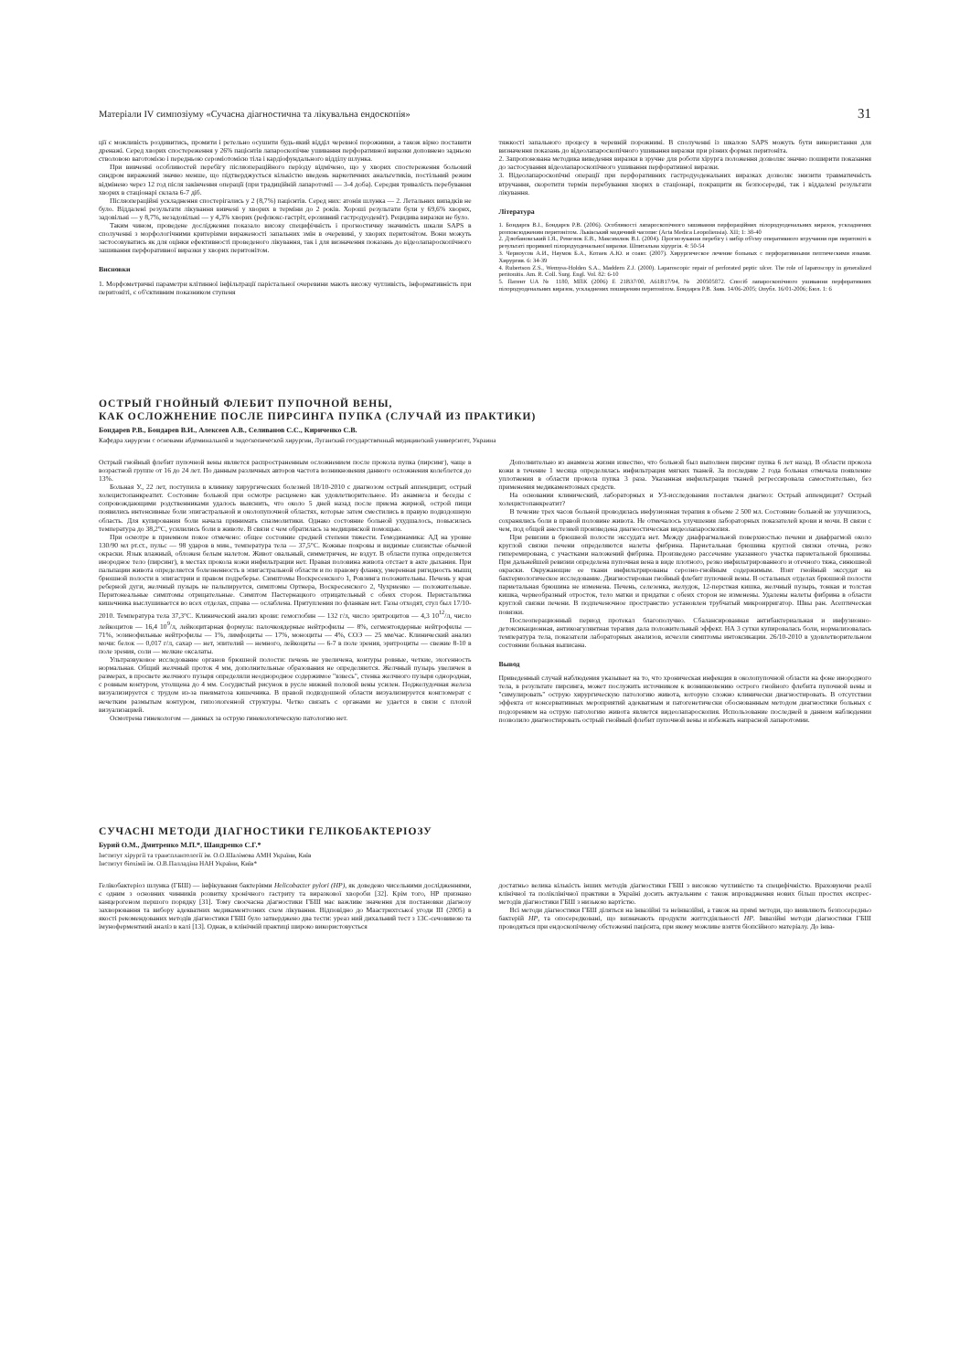Матеріали IV симпозіуму «Сучасна діагностична та лікувальна ендоскопія» 31
ції є можливість роздивитись, промити і ретельно осушити будь-який відділ черевної порожнини, а також вірно поставити дренажі. Серед хворих спостереження у 26% пацієнтів лапароскопічне ушивання перфоративної виразки доповнено задньою стволовою ваготомією і передньою серомiотомією тіла і кардіофундального відділу шлунка.
При вивченні особливостей перебігу післяопераційного періоду відмічено, що у хворих спостереження больовий синдром виражений значно менше, що підтверджується кількістю введень наркотичних анальгетиків, постільний режим відмінено через 12 год після закінчення операції (при традиційній лапаротомії — 3-4 доба). Середня тривалість перебування хворих в стаціонарі склала 6-7 діб.
Післяопераційні ускладнення спостерігались у 2 (8,7%) пацієнтів. Серед них: атонія шлунка — 2. Летальних випадків не було. Віддалені результати лікування вивчені у хворих в терміни до 2 років. Хороші результати були у 69,6% хворих, задовільні — у 8,7%, незадовільні — у 4,3% хворих (рефлюкс-гастріт, ерозивний гастродуоденіт). Рецидива виразки не було.
Таким чином, проведене дослідження показало високу специфічність і прогностичну значимість шкали SAPS в сполученні з морфологічними критеріями вираженості запальних змін в очеревині, у хворих перитонітом. Вони можуть застосовуватись як для оцінки ефективності проведеного лікування, так і для визначення показань до відеолапароскопічного зашивання перфоративної виразки у хворих перитонітом.
Висновки
1. Морфометричні параметри клітинної інфільтрації парієтальної очеревини мають високу чутливість, інформативність при перитоніті, є об'єктивним показником ступеня
тяжкості запального процесу в черевній порожнині. В сполученні із шкалою SAPS можуть бути використання для визначення показань до відеолапароскопічного ушивання виразки при різних формах перитоніта.
2. Запропонована методика виведення виразки в зручне для роботи хірурга положення дозволяє значно поширити показання до застосування відеолапароскопічного ушивання перфоративної виразки.
3. Відеолапароскопічні операції при перфоративних гастродуоденальних виразках дозволяє знизити травматичність втручання, скоротити термін перебування хворих в стаціонарі, покращити як безпосередні, так і віддалені результати лікування.
Література
1. Бондарєв В.І., Бондарєв Р.В. (2006). Особливості лапароскопічного зашивання перфораційних пілородуоденальних виразок, ускладнених розповсюдженим перитонітом. Львівський медичний часопис (Acta Medica Leopoliensia). XII; 1: 38-40
2. Дзюбановський І.Я., Ремезюк Е.В., Максимлюк В.І. (2004). Прогнозування перебігу і вибір об'єму оперативного втручання при перитоніті в результаті проривної пілородуоденальної виразки. Шпитальна хірургія. 4: 50-54
3. Черноусов А.И., Наумов Б.А., Котаев А.Ю. и соавт. (2007). Хирургическое лечение больных с перфоративными пептическими язвами. Хирургия. 6: 34-39
4. Rubertson Z.S., Wemyss-Holden S.A., Maddern Z.J. (2000). Laparoscopic repair of perforated peptic ulcer. The role of laparoscopy in generalized peritonitis. Am. R. Coll. Surg. Engl. Vol. 82: 6-10
5. Патент UA № 1180, МПК (2006) Е 21В37/00, А61В17/94, № 200505872. Спосіб лапароскопічного ушивання перфоративних пілородуоденальних виразок, ускладнених поширеним перитонітом. Бондарєв Р.В. Заяв. 14/06-2005; Опубл. 16/01-2006; Бюл. 1: 6
ОСТРЫЙ ГНОЙНЫЙ ФЛЕБИТ ПУПОЧНОЙ ВЕНЫ,
КАК ОСЛОЖНЕНИЕ ПОСЛЕ ПИРСИНГА ПУПКА (СЛУЧАЙ ИЗ ПРАКТИКИ)
Бондарев Р.В., Бондарев В.И., Алексеев А.В., Селиванов С.С., Кириченко С.В.
Кафедра хирургии с основами абдоминальной и эндоскопической хирургии, Луганский государственный медицинский университет, Украина
Острый гнойный флебит пупочной вены является распространенным осложнением после прокола пупка (пирсинг), чаще в возрастной группе от 16 до 24 лет. По данным различных авторов частота возникновения данного осложнения колеблется до 13%.
Больная У., 22 лет, поступила в клинику хирургических болезней 18/10-2010 с диагнозом острый аппендицит, острый холецистопанкреатит. Состояние больной при осмотре расценено как удовлетворительное. Из анамнеза и беседы с сопровождающими родственниками удалось выяснить, что около 5 дней назад после приема жирной, острой пищи появились интенсивные боли эпигастральной и околопупочной областях, которые затем сместились в правую подвздошную область. Для купирования боли начала принимать спазмолитики. Однако состояние больной ухудшалось, повысилась температура до 38,2°С, усилились боли в животе. В связи с чем обратилась за медицинской помощью.
При осмотре в приемном покое отмечено: общее состояние средней степени тяжести. Гемодинамика: АД на уровне 130/90 мл рт.ст., пульс — 98 ударов в мин., температура тела — 37,5°С. Кожные покровы и видимые слизистые обычной окраски. Язык влажный, обложен белым налетом. Живот овальный, симметричен, не вздут. В области пупка определяется инородное тело (пирсинг), в местах прокола кожи инфильтрации нет. Правая половина живота отстает в акте дыхания. При пальпации живота определяется болезненность в эпигастральной области и по правому фланку, умеренная ригидность мышц брюшной полости в эпигастрии и правом подреберье. Симптомы Воскресенского 1, Ровзинга положительны. Печень у края реберной дуги, желчный пузырь не пальпируется, симптомы Ортнера, Воскресенского 2, Чухриенко — положительные. Перитонеальные симптомы отрицательные. Симптом Пастернацкого отрицательный с обеих сторон. Перистальтика кишечника выслушивается во всех отделах, справа — ослаблена. Притупления по фланкам нет. Газы отходят, стул был 17/10-2010. Температура тела 37,3°С. Клинический анализ крови: гемоглобин — 132 г/л, число эритроцитов — 4,3 10<sup>12</sup>/л, число лейкоцитов — 16,4 10<sup>9</sup>/л, лейкоцитарная формула: палочкоядерные нейтрофилы — 8%, сегментоядерные нейтрофилы — 71%, эозинофильные нейтрофилы — 1%, лимфоциты — 17%, моноциты — 4%, СОЭ — 25 мм/час. Клинический анализ мочи: белок — 0,017 г/л, сахар — нет, эпителий — немного, лейкоциты — 6-7 в поле зрения, эритроциты — свежие 8-10 в поле зрения, соли — мелкие оксалаты.
Ультразвуковое исследование органов брюшной полости: печень не увеличена, контуры ровные, четкие, эхогенность нормальная. Общий желчный проток 4 мм, дополнительные образования не определяются. Желчный пузырь увеличен в размерах, в просвете желчного пузыря определяли неоднородное содержимое "взвесь", стенка желчного пузыря однородная, с ровным контуром, утолщена до 4 мм. Сосудистый рисунок в русле нижней половой вены усилен. Поджелудочная железа визуализируется с трудом из-за пневматоза кишечника. В правой подвздошной области визуализируется конгломерат с нечетким размытым контуром, гипоэхогенной структуры. Четко связать с органами не удается в связи с плохой визуализацией.
Осмотрена гинекологом — данных за острую гинекологическую патологию нет.
Дополнительно из анамнеза жизни известно, что больной был выполнен пирсинг пупка 6 лет назад. В области прокола кожи в течение 1 месяца определялась инфильтрация мягких тканей. За последние 2 года больная отмечала появление уплотнения в области прокола пупка 3 раза. Указанная инфильтрация тканей регрессировала самостоятельно, без применения медикаментозных средств.
На основании клинический, лабораторных и УЗ-исследования поставлен диагноз: Острый аппендицит? Острый холецистопанкреатит?
В течение трех часов больной проводилась инфузионная терапия в объеме 2 500 мл. Состояние больной не улучшилось, сохранялись боли в правой половине живота. Не отмечалось улучшения лабораторных показателей крови и мочи. В связи с чем, под общей анестезией произведена диагностическая видеолапароскопия.
При ревизии в брюшной полости экссудата нет. Между диафрагмальной поверхностью печени и диафрагмой около круглой связки печени определяются налеты фибрина. Париетальная брюшина круглой связки отечна, резко гиперемирована, с участками наложений фибрина. Произведено рассечение указанного участка париетальной брюшины. При дальнейшей ревизии определена пупочная вена в виде плотного, резко инфильтрированного и отечного тяжа, синюшной окраски. Окружающие ее ткани инфильтрированы серозно-гнойным содержимым. Взят гнойный экссудат на бактериологическое исследование. Диагностирован гнойный флебит пупочной вены. В остальных отделах брюшной полости париетальная брюшина не изменена. Печень, селезенка, желудок, 12-перстная кишка, желчный пузырь, тонкая и толстая кишка, червеобразный отросток, тело матки и придатки с обеих сторон не изменены. Удалены налеты фибрина в области круглой связки печени. В подпеченочное пространство установлен трубчатый микроирригатор. Швы ран. Асептическая повязки.
Послеоперационный период протекал благополучно. Сбалансированная антибактериальная и инфузионно-детоксикационная, антикоагулянтная терапия дала положительный эффект. НА 3 сутки купировалась боли, нормализовалась температура тела, показатели лабораторных анализов, исчезли симптомы интоксикации. 26/10-2010 в удовлетворительном состоянии больная выписана.
Вывод
Приведенный случай наблюдения указывает на то, что хроническая инфекция в околопупочной области на фоне инородного тела, в результате пирсинга, может послужить источником к возникновению острого гнойного флебита пупочной вены и "симулировать" острую хирургическую патологию живота, которую сложно клинически диагностировать. В отсутствии эффекта от консервативных мероприятий адекватным и патогенетически обоснованным методом диагностики больных с подозрением на острую патологию живота является видеолапароскопия. Использование последней в данном наблюдении позволило диагностировать острый гнойный флебит пупочной вены и избежать напрасной лапаротомии.
СУЧАСНІ МЕТОДИ ДІАГНОСТИКИ ГЕЛІКОБАКТЕРІОЗУ
Бурий О.М., Дмитренко М.П.*, Шандренко С.Г.*
Інститут хірургії та трансплантології ім. О.О.Шалімова АМН України, Київ
Інститут біохімії ім. О.В.Палладіна НАН України, Київ*
Гелікобактеріоз шлунка (ГБШ) — інфікування бактеріями Helicobacter pylori (HP), як доведено чисельними дослідженнями, є одним з основних чинників розвитку хронічного гастриту та виразкової хвороби [32]. Крім того, НР признано канцерогеном першого порядку [31]. Тому своєчасна діагностики ГБШ має важливе значення для постановки діагнозу захворювання та вибору адекватних медикаментозних схем лікування. Відповідно до Маастрихтської угоди III (2005) в якості рекомендованих методів діагностики ГБШ було затверджено два тести: уреаз ний дихальний тест з 13С-сечовиною та імуноферментний аналіз в калі [13]. Однак, в клінічній практиці широко використовується
достатньо велика кількість інших методів діагностики ГБШ з високою чутливістю та специфічністю. Враховуючи реалії клінічної та поліклінічної практики в Україні досить актуальним є також впровадження нових більш простих експрес-методів діагностики ГБШ з низькою вартістю.
Всі методи діагностики ГБШ діляться на інвазійні та неінвазійні, а також на прямі методи, що виявляють безпосередньо бактерій HP, та опосередковані, що визначають продукти життєдіяльності HP. Інвазійні методи діагностики ГБШ проводяться при ендоскопічному обстеженні пацієнта, при якому можливе взяття біопсійного матеріалу. До інва-